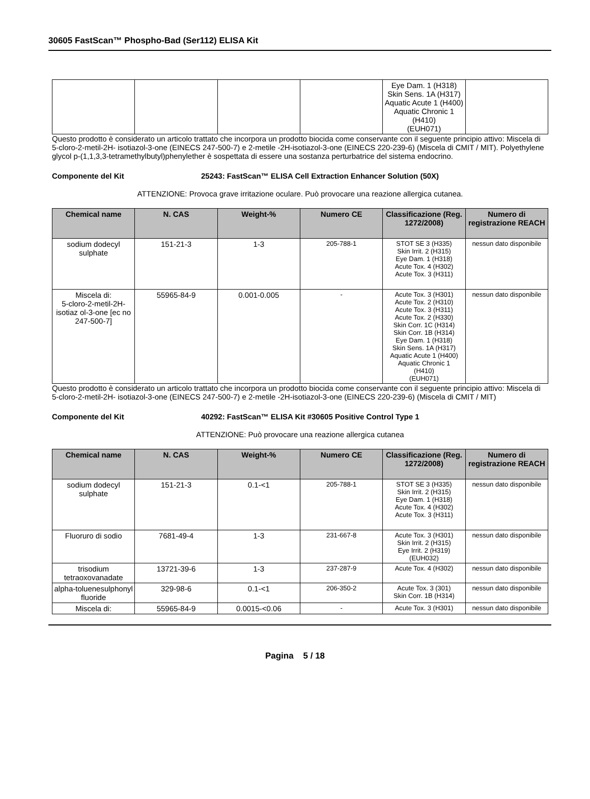30605 FastScan™ Phospho-Bad (Ser112) ELISA Kit
| | | | | Eye Dam. 1 (H318) Skin Sens. 1A (H317) Aquatic Acute 1 (H400) Aquatic Chronic 1 (H410) (EUH071) | |
Questo prodotto è considerato un articolo trattato che incorpora un prodotto biocida come conservante con il seguente principio attivo: Miscela di 5-cloro-2-metil-2H- isotiazol-3-one (EINECS 247-500-7) e 2-metile -2H-isotiazol-3-one (EINECS 220-239-6) (Miscela di CMIT / MIT). Polyethylene glycol p-(1,1,3,3-tetramethylbutyl)phenylether è sospettata di essere una sostanza perturbatrice del sistema endocrino.
Componente del Kit 25243: FastScan™ ELISA Cell Extraction Enhancer Solution (50X)
ATTENZIONE: Provoca grave irritazione oculare. Può provocare una reazione allergica cutanea.
| Chemical name | N. CAS | Weight-% | Numero CE | Classificazione (Reg. 1272/2008) | Numero di registrazione REACH |
| --- | --- | --- | --- | --- | --- |
| sodium dodecyl sulphate | 151-21-3 | 1-3 | 205-788-1 | STOT SE 3 (H335) Skin Irrit. 2 (H315) Eye Dam. 1 (H318) Acute Tox. 4 (H302) Acute Tox. 3 (H311) | nessun dato disponibile |
| Miscela di: 5-cloro-2-metil-2H-isotiaz ol-3-one [ec no 247-500-7] | 55965-84-9 | 0.001-0.005 | - | Acute Tox. 3 (H301) Acute Tox. 2 (H310) Acute Tox. 3 (H311) Acute Tox. 2 (H330) Skin Corr. 1C (H314) Skin Corr. 1B (H314) Eye Dam. 1 (H318) Skin Sens. 1A (H317) Aquatic Acute 1 (H400) Aquatic Chronic 1 (H410) (EUH071) | nessun dato disponibile |
Questo prodotto è considerato un articolo trattato che incorpora un prodotto biocida come conservante con il seguente principio attivo: Miscela di 5-cloro-2-metil-2H- isotiazol-3-one (EINECS 247-500-7) e 2-metile -2H-isotiazol-3-one (EINECS 220-239-6) (Miscela di CMIT / MIT)
Componente del Kit 40292: FastScan™ ELISA Kit #30605 Positive Control Type 1
ATTENZIONE: Può provocare una reazione allergica cutanea
| Chemical name | N. CAS | Weight-% | Numero CE | Classificazione (Reg. 1272/2008) | Numero di registrazione REACH |
| --- | --- | --- | --- | --- | --- |
| sodium dodecyl sulphate | 151-21-3 | 0.1-<1 | 205-788-1 | STOT SE 3 (H335) Skin Irrit. 2 (H315) Eye Dam. 1 (H318) Acute Tox. 4 (H302) Acute Tox. 3 (H311) | nessun dato disponibile |
| Fluoruro di sodio | 7681-49-4 | 1-3 | 231-667-8 | Acute Tox. 3 (H301) Skin Irrit. 2 (H315) Eye Irrit. 2 (H319) (EUH032) | nessun dato disponibile |
| trisodium tetraoxovanadate | 13721-39-6 | 1-3 | 237-287-9 | Acute Tox. 4 (H302) | nessun dato disponibile |
| alpha-toluenesulphonyl fluoride | 329-98-6 | 0.1-<1 | 206-350-2 | Acute Tox. 3 (301) Skin Corr. 1B (H314) | nessun dato disponibile |
| Miscela di: | 55965-84-9 | 0.0015-<0.06 | - | Acute Tox. 3 (H301) | nessun dato disponibile |
Pagina 5 / 18